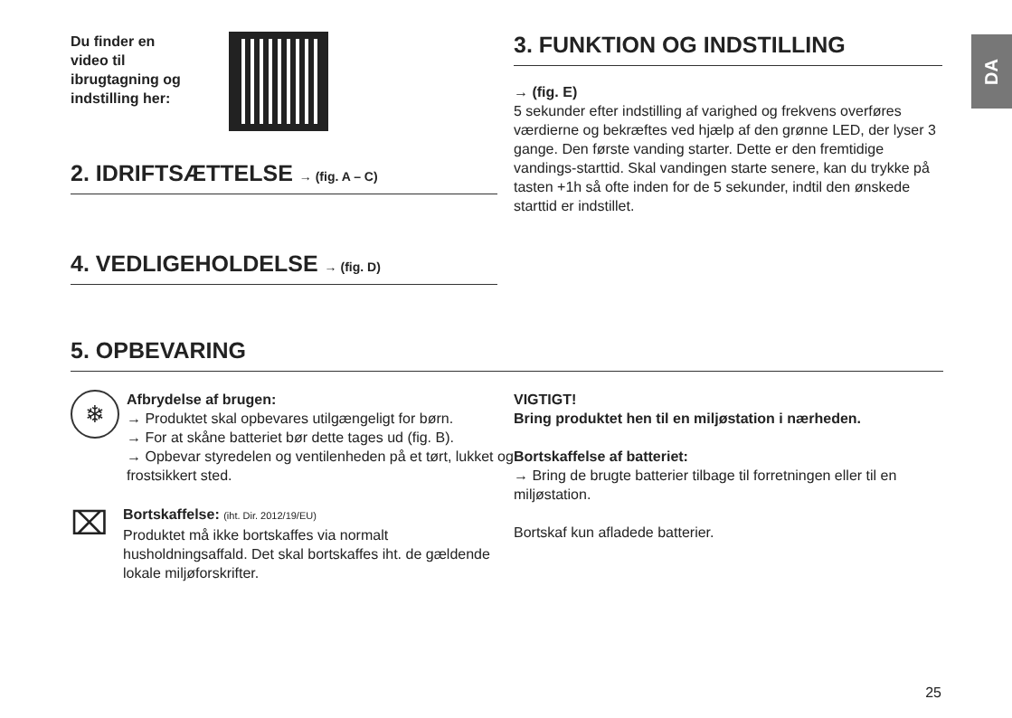DA
Du finder en video til ibrugtagning og indstilling her:
2. IDRIFTSÆTTELSE → (fig. A – C)
4. VEDLIGEHOLDELSE → (fig. D)
3. FUNKTION OG INDSTILLING
→ (fig. E)
5 sekunder efter indstilling af varighed og frekvens overføres værdierne og bekræftes ved hjælp af den grønne LED, der lyser 3 gange. Den første vanding starter. Dette er den fremtidige vandings-starttid. Skal vandingen starte senere, kan du trykke på tasten +1h så ofte inden for de 5 sekunder, indtil den ønskede starttid er indstillet.
5. OPBEVARING
❄
Afbrydelse af brugen:
→ Produktet skal opbevares utilgængeligt for børn.
→ For at skåne batteriet bør dette tages ud (fig. B).
→ Opbevar styredelen og ventilenheden på et tørt, lukket og frostsikkert sted.
⌧
Bortskaffelse: (iht. Dir. 2012/19/EU)
Produktet må ikke bortskaffes via normalt husholdningsaffald. Det skal bortskaffes iht. de gældende lokale miljøforskrifter.
VIGTIGT!
Bring produktet hen til en miljøstation i nærheden.
Bortskaffelse af batteriet:
→ Bring de brugte batterier tilbage til forretningen eller til en miljøstation.
Bortskaf kun afladede batterier.
25